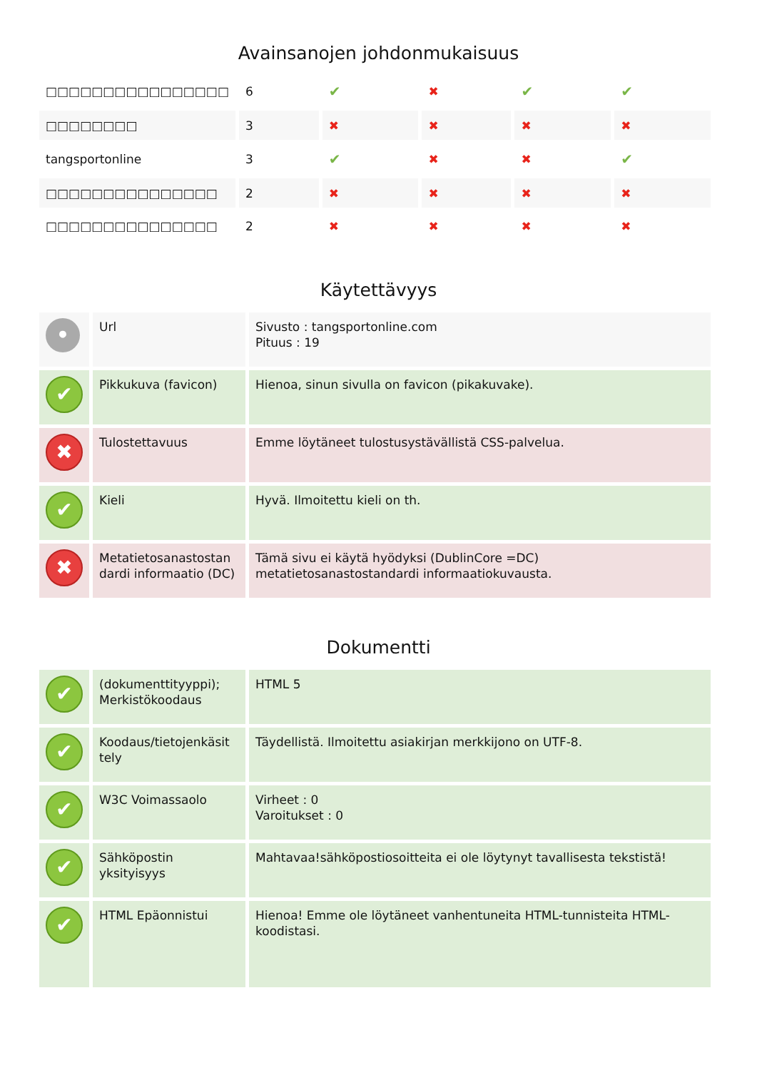Avainsanojen johdonmukaisuus
| □□□□□□□□□□□□□□□□ | 6 | ✔ | ✖ | ✔ | ✔ |
| □□□□□□□□ | 3 | ✖ | ✖ | ✖ | ✖ |
| tangsportonline | 3 | ✔ | ✖ | ✖ | ✔ |
| □□□□□□□□□□□□□□□ | 2 | ✖ | ✖ | ✖ | ✖ |
| □□□□□□□□□□□□□□□ | 2 | ✖ | ✖ | ✖ | ✖ |
Käytettävyys
| • | Url | Sivusto : tangsportonline.com Pituus : 19 |
| ✔ | Pikkukuva (favicon) | Hienoa, sinun sivulla on favicon (pikakuvake). |
| ✖ | Tulostettavuus | Emme löytäneet tulostusystävällistä CSS-palvelua. |
| ✔ | Kieli | Hyvä. Ilmoitettu kieli on th. |
| ✖ | Metatietosanastostan dardi informaatio (DC) | Tämä sivu ei käytä hyödyksi (DublinCore =DC) metatietosanastostandardi informaatiokuvausta. |
Dokumentti
| ✔ | (dokumenttityyppi); Merkistökoodaus | HTML 5 |
| ✔ | Koodaus/tietojenkäsit tely | Täydellistä. Ilmoitettu asiakirjan merkkijono on UTF-8. |
| ✔ | W3C Voimassaolo | Virheet : 0 Varoitukset : 0 |
| ✔ | Sähköpostin yksityisyys | Mahtavaa!sähköpostiosoitteita ei ole löytynyt tavallisesta tekstistä! |
| ✔ | HTML Epäonnistui | Hienoa! Emme ole löytäneet vanhentuneita HTML-tunnisteita HTML-koodistasi. |